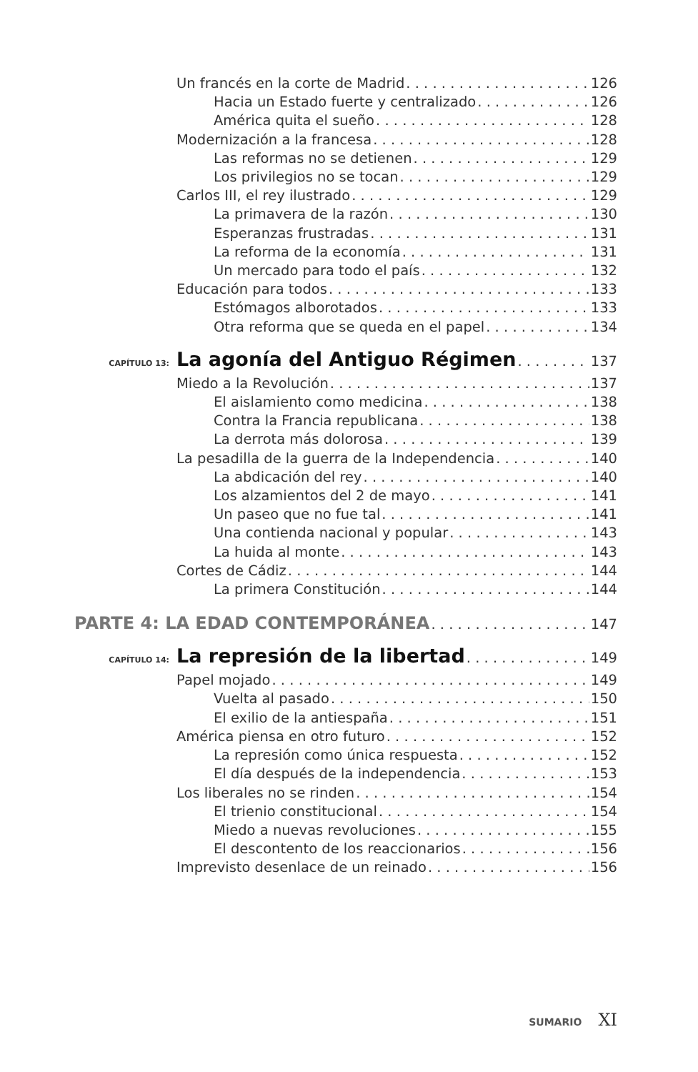Un francés en la corte de Madrid 126
Hacia un Estado fuerte y centralizado 126
América quita el sueño 128
Modernización a la francesa 128
Las reformas no se detienen 129
Los privilegios no se tocan 129
Carlos III, el rey ilustrado 129
La primavera de la razón 130
Esperanzas frustradas 131
La reforma de la economía 131
Un mercado para todo el país 132
Educación para todos 133
Estómagos alborotados 133
Otra reforma que se queda en el papel 134
CAPÍTULO 13: La agonía del Antiguo Régimen 137
Miedo a la Revolución 137
El aislamiento como medicina 138
Contra la Francia republicana 138
La derrota más dolorosa 139
La pesadilla de la guerra de la Independencia 140
La abdicación del rey 140
Los alzamientos del 2 de mayo 141
Un paseo que no fue tal 141
Una contienda nacional y popular 143
La huida al monte 143
Cortes de Cádiz 144
La primera Constitución 144
PARTE 4: LA EDAD CONTEMPORÁNEA 147
CAPÍTULO 14: La represión de la libertad 149
Papel mojado 149
Vuelta al pasado 150
El exilio de la antiespaña 151
América piensa en otro futuro 152
La represión como única respuesta 152
El día después de la independencia 153
Los liberales no se rinden 154
El trienio constitucional 154
Miedo a nuevas revoluciones 155
El descontento de los reaccionarios 156
Imprevisto desenlace de un reinado 156
SUMARIO XI